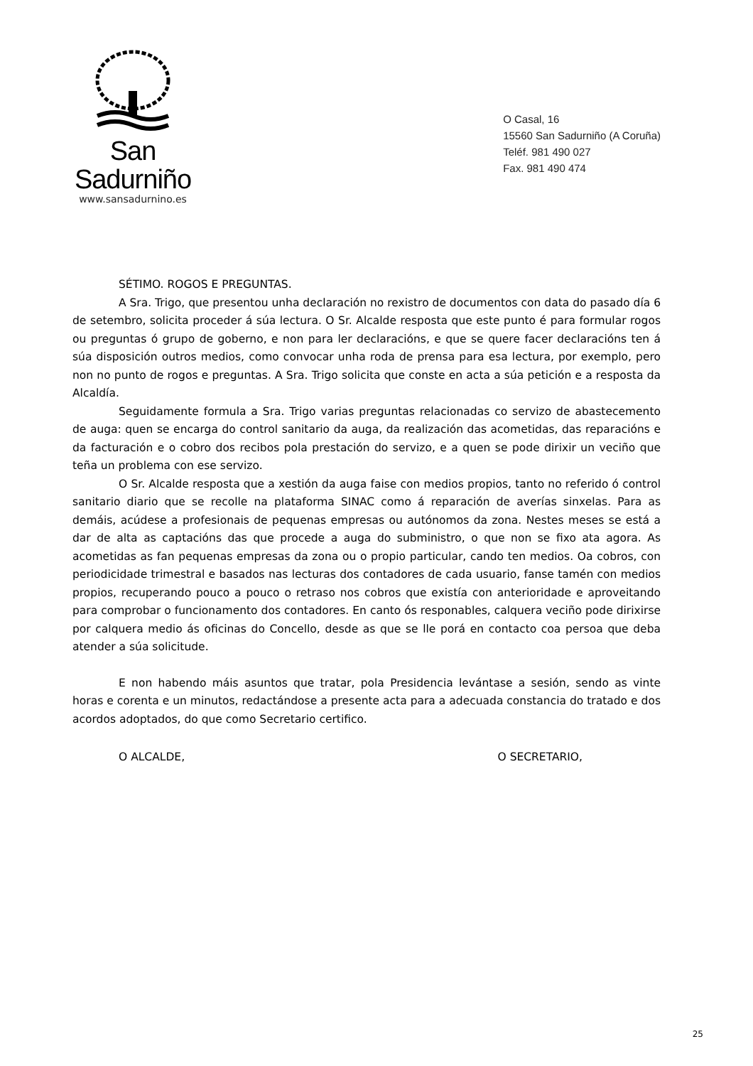San Sadurniño
www.sansadurnino.es
O Casal, 16
15560 San Sadurniño (A Coruña)
Teléf. 981 490 027
Fax. 981 490 474
SÉTIMO. ROGOS E PREGUNTAS.
A Sra. Trigo, que presentou unha declaración no rexistro de documentos con data do pasado día 6 de setembro, solicita proceder á súa lectura. O Sr. Alcalde resposta que este punto é para formular rogos ou preguntas ó grupo de goberno, e non para ler declaracións, e que se quere facer declaracións ten á súa disposición outros medios, como convocar unha roda de prensa para esa lectura, por exemplo, pero non no punto de rogos e preguntas. A Sra. Trigo solicita que conste en acta a súa petición e a resposta da Alcaldía.
Seguidamente formula a Sra. Trigo varias preguntas relacionadas co servizo de abastecemento de auga: quen se encarga do control sanitario da auga, da realización das acometidas, das reparacións e da facturación e o cobro dos recibos pola prestación do servizo, e a quen se pode dirixir un veciño que teña un problema con ese servizo.
O Sr. Alcalde resposta que a xestión da auga faise con medios propios, tanto no referido ó control sanitario diario que se recolle na plataforma SINAC como á reparación de averías sinxelas. Para as demáis, acúdese a profesionais de pequenas empresas ou autónomos da zona. Nestes meses se está a dar de alta as captacións das que procede a auga do subministro, o que non se fixo ata agora. As acometidas as fan pequenas empresas da zona ou o propio particular, cando ten medios. Oa cobros, con periodicidade trimestral e basados nas lecturas dos contadores de cada usuario, fanse tamén con medios propios, recuperando pouco a pouco o retraso nos cobros que existía con anterioridade e aproveitando para comprobar o funcionamento dos contadores. En canto ós responables, calquera veciño pode dirixirse por calquera medio ás oficinas do Concello, desde as que se lle porá en contacto coa persoa que deba atender a súa solicitude.
E non habendo máis asuntos que tratar, pola Presidencia levántase a sesión, sendo as vinte horas e corenta e un minutos, redactándose a presente acta para a adecuada constancia do tratado e dos acordos adoptados, do que como Secretario certifico.
O ALCALDE, O SECRETARIO,
25